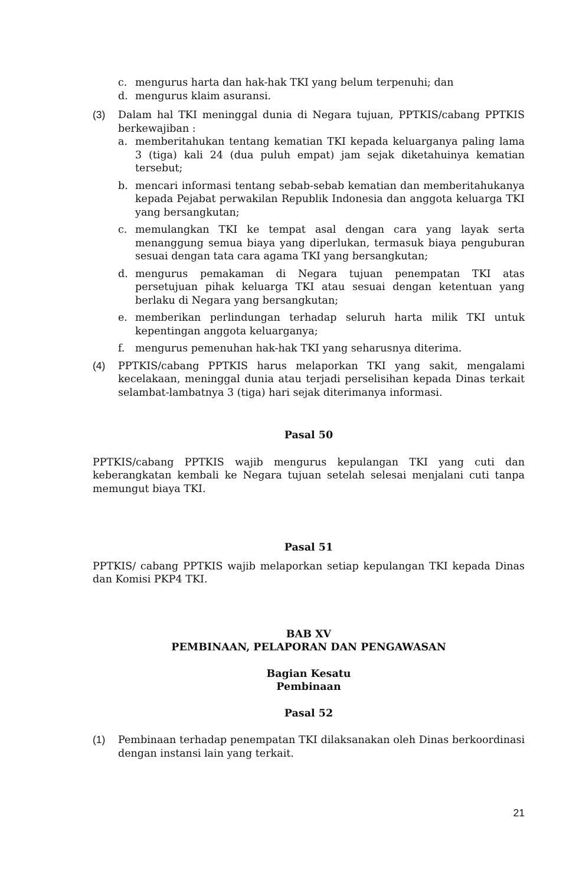c. mengurus harta dan hak-hak TKI yang belum terpenuhi; dan
d. mengurus klaim asuransi.
(3) Dalam hal TKI meninggal dunia di Negara tujuan, PPTKIS/cabang PPTKIS berkewajiban :
a. memberitahukan tentang kematian TKI kepada keluarganya paling lama 3 (tiga) kali 24 (dua puluh empat) jam sejak diketahuinya kematian tersebut;
b. mencari informasi tentang sebab-sebab kematian dan memberitahukanya kepada Pejabat perwakilan Republik Indonesia dan anggota keluarga TKI yang bersangkutan;
c. memulangkan TKI ke tempat asal dengan cara yang layak serta menanggung semua biaya yang diperlukan, termasuk biaya penguburan sesuai dengan tata cara agama TKI yang bersangkutan;
d. mengurus pemakaman di Negara tujuan penempatan TKI atas persetujuan pihak keluarga TKI atau sesuai dengan ketentuan yang berlaku di Negara yang bersangkutan;
e. memberikan perlindungan terhadap seluruh harta milik TKI untuk kepentingan anggota keluarganya;
f. mengurus pemenuhan hak-hak TKI yang seharusnya diterima.
(4) PPTKIS/cabang PPTKIS harus melaporkan TKI yang sakit, mengalami kecelakaan, meninggal dunia atau terjadi perselisihan kepada Dinas terkait selambat-lambatnya 3 (tiga) hari sejak diterimanya informasi.
Pasal 50
PPTKIS/cabang PPTKIS wajib mengurus kepulangan TKI yang cuti dan keberangkatan kembali ke Negara tujuan setelah selesai menjalani cuti tanpa memungut biaya TKI.
Pasal 51
PPTKIS/ cabang PPTKIS wajib melaporkan setiap kepulangan TKI kepada Dinas dan Komisi PKP4 TKI.
BAB XV
PEMBINAAN, PELAPORAN DAN PENGAWASAN
Bagian Kesatu
Pembinaan
Pasal 52
(1) Pembinaan terhadap penempatan TKI dilaksanakan oleh Dinas berkoordinasi dengan instansi lain yang terkait.
21